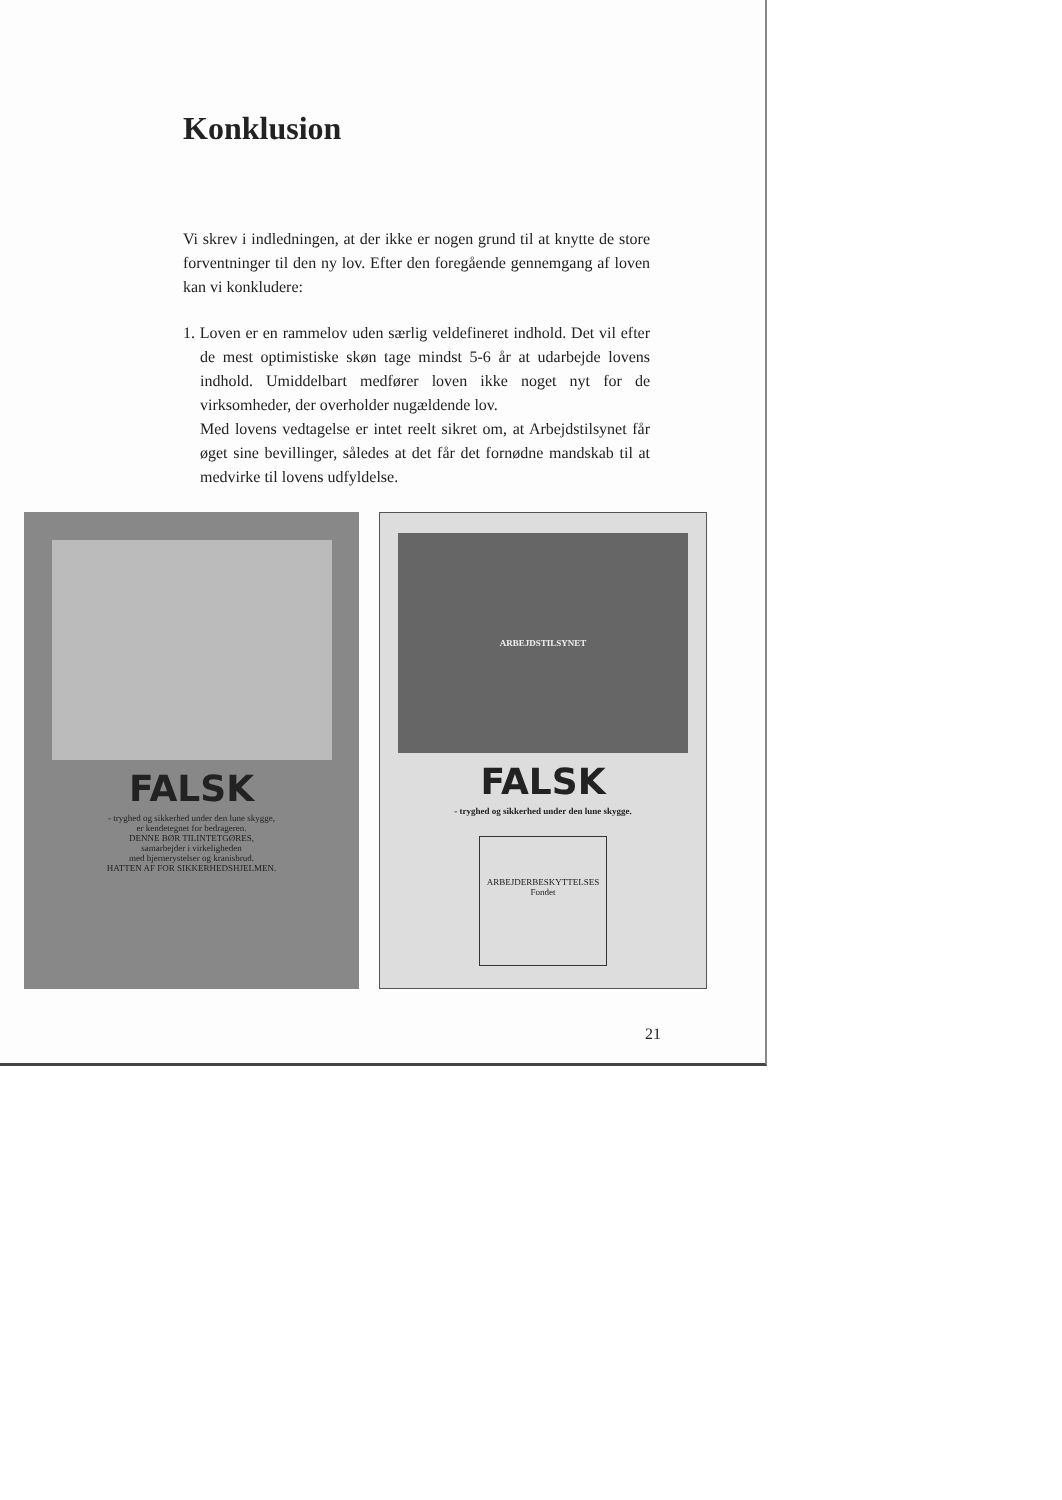Konklusion
Vi skrev i indledningen, at der ikke er nogen grund til at knytte de store forventninger til den ny lov. Efter den foregående gennemgang af loven kan vi konkludere:
1. Loven er en rammelov uden særlig veldefineret indhold. Det vil efter de mest optimistiske skøn tage mindst 5-6 år at udarbejde lovens indhold. Umiddelbart medfører loven ikke noget nyt for de virksomheder, der overholder nugældende lov.
Med lovens vedtagelse er intet reelt sikret om, at Arbejdstilsynet får øget sine bevillinger, således at det får det fornødne mandskab til at medvirke til lovens udfyldelse.
FALSK
- tryghed og sikkerhed under den lune skygge,
er kendetegnet for bedrageren.
DENNE BØR TILINTETGØRES,
samarbejder i virkeligheden
med hjernerystelser og kranisbrud.
HATTEN AF FOR SIKKERHEDSHJELMEN.
ARBEJDSTILSYNET
FALSK
- tryghed og sikkerhed under den lune skygge.
ARBEJDERBESKYTTELSES
Fondet
21